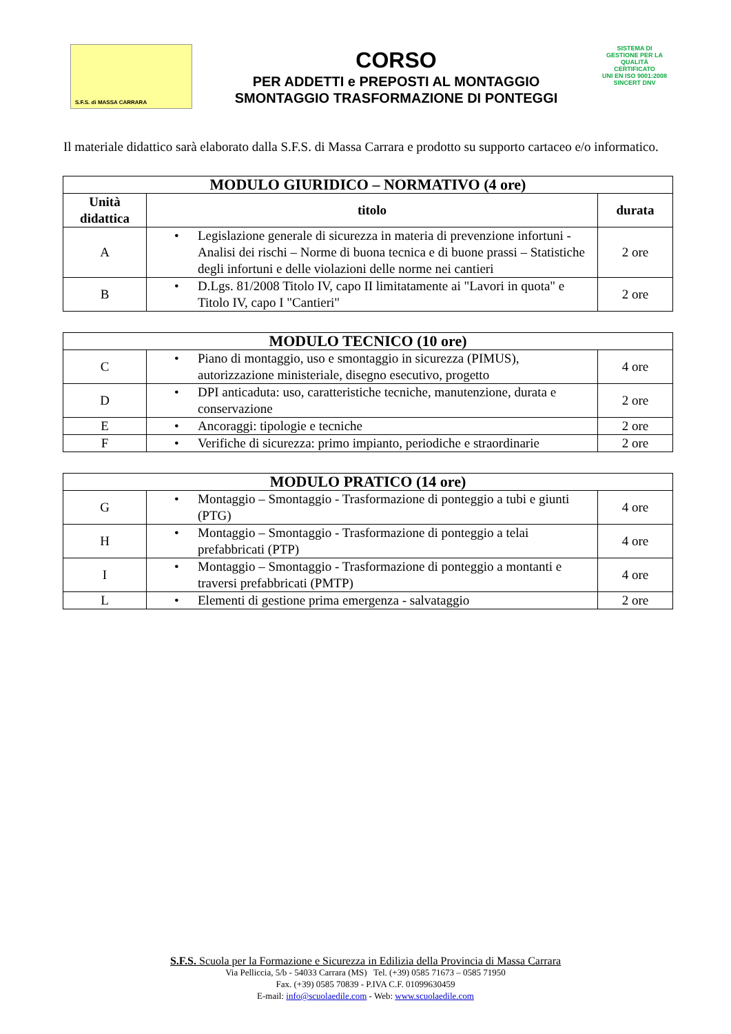S.F.S. di MASSA CARRARA
CORSO
PER ADDETTI e PREPOSTI AL MONTAGGIO
SMONTAGGIO TRASFORMAZIONE DI PONTEGGI
SISTEMA DI GESTIONE PER LA QUALITÀ CERTIFICATO
UNI EN ISO 9001:2008
SINCERT DNV
Il materiale didattico sarà elaborato dalla S.F.S. di Massa Carrara e prodotto su supporto cartaceo e/o informatico.
| MODULO GIURIDICO – NORMATIVO (4 ore) | | |
| --- | --- | --- |
| Unità didattica | titolo | durata |
| A | • Legislazione generale di sicurezza in materia di prevenzione infortuni - Analisi dei rischi – Norme di buona tecnica e di buone prassi – Statistiche degli infortuni e delle violazioni delle norme nei cantieri | 2 ore |
| B | • D.Lgs. 81/2008 Titolo IV, capo II limitatamente ai "Lavori in quota" e Titolo IV, capo I "Cantieri" | 2 ore |
| MODULO TECNICO (10 ore) | | |
| --- | --- | --- |
| C | • Piano di montaggio, uso e smontaggio in sicurezza (PIMUS), autorizzazione ministeriale, disegno esecutivo, progetto | 4 ore |
| D | • DPI anticaduta: uso, caratteristiche tecniche, manutenzione, durata e conservazione | 2 ore |
| E | • Ancoraggi: tipologie e tecniche | 2 ore |
| F | • Verifiche di sicurezza: primo impianto, periodiche e straordinarie | 2 ore |
| MODULO PRATICO (14 ore) | | |
| --- | --- | --- |
| G | • Montaggio – Smontaggio - Trasformazione di ponteggio a tubi e giunti (PTG) | 4 ore |
| H | • Montaggio – Smontaggio - Trasformazione di ponteggio a telai prefabbricati (PTP) | 4 ore |
| I | • Montaggio – Smontaggio - Trasformazione di ponteggio a montanti e traversi prefabbricati (PMTP) | 4 ore |
| L | • Elementi di gestione prima emergenza - salvataggio | 2 ore |
S.F.S. Scuola per la Formazione e Sicurezza in Edilizia della Provincia di Massa Carrara
Via Pelliccia, 5/b - 54033 Carrara (MS) Tel. (+39) 0585 71673 – 0585 71950
Fax. (+39) 0585 70839 - P.IVA C.F. 01099630459
E-mail: info@scuolaedile.com - Web: www.scuolaedile.com